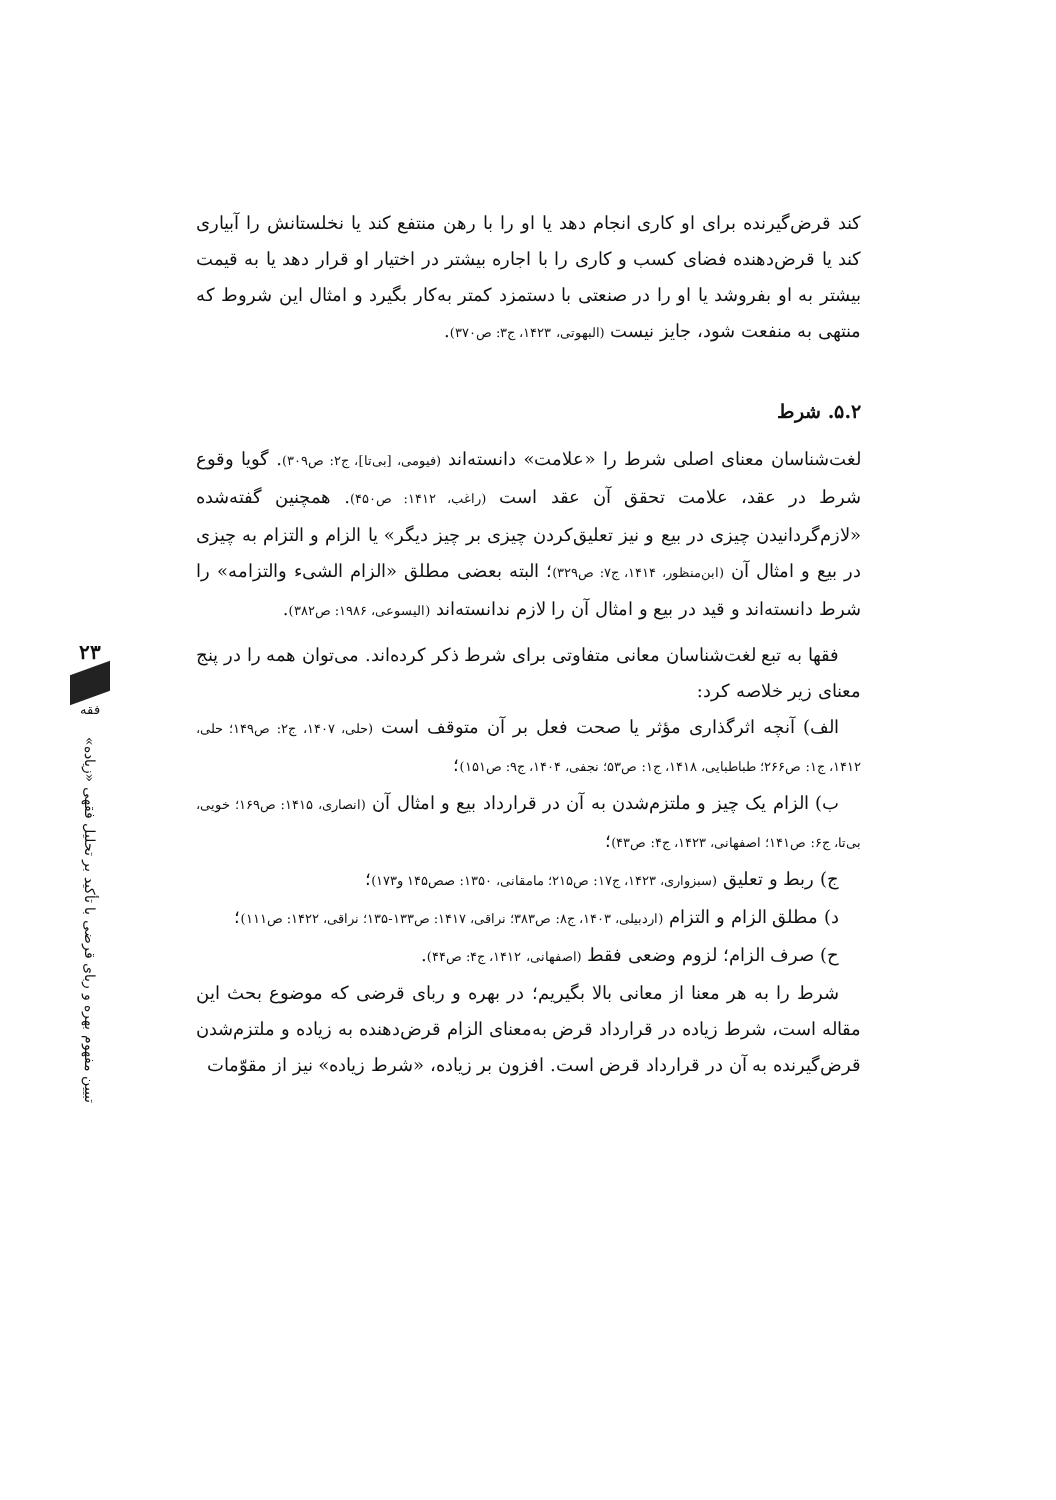۲۳
فقه
تبیین مفهوم بهره و ربای قرضی با تأکید بر تحلیل فقهی «زیاده»
کند قرض‌گیرنده برای او کاری انجام دهد یا او را با رهن منتفع کند یا نخلستانش را آبیاری کند یا قرض‌دهنده فضای کسب و کاری را با اجاره بیشتر در اختیار او قرار دهد یا به قیمت بیشتر به او بفروشد یا او را در صنعتی با دستمزد کمتر به‌کار بگیرد و امثال این شروط که منتهی به منفعت شود، جایز نیست (البهوتی، ۱۴۲۳، ج۳: ص۳۷۰).
۵.۲. شرط
لغت‌شناسان معنای اصلی شرط را «علامت» دانسته‌اند (فیومی، [بی‌تا]، ج۲: ص۳۰۹). گویا وقوع شرط در عقد، علامت تحقق آن عقد است (راغب، ۱۴۱۲: ص۴۵۰). همچنین گفته‌شده «لازم‌گردانیدن چیزی در بیع و نیز تعلیق‌کردن چیزی بر چیز دیگر» یا الزام و التزام به چیزی در بیع و امثال آن (ابن‌منظور، ۱۴۱۴، ج۷: ص۳۲۹)؛ البته بعضی مطلق «الزام الشیء والتزامه» را شرط دانسته‌اند و قید در بیع و امثال آن را لازم ندانسته‌اند (الیسوعی، ۱۹۸۶: ص۳۸۲).
فقها به تبع لغت‌شناسان معانی متفاوتی برای شرط ذکر کرده‌اند. می‌توان همه را در پنج معنای زیر خلاصه کرد:
الف) آنچه اثرگذاری مؤثر یا صحت فعل بر آن متوقف است (حلی، ۱۴۰۷، ج۲: ص۱۴۹؛ حلی، ۱۴۱۲، ج۱: ص۲۶۶؛ طباطبایی، ۱۴۱۸، ج۱: ص۵۳؛ نجفی، ۱۴۰۴، ج۹: ص۱۵۱)؛
ب) الزام یک چیز و ملتزم‌شدن به آن در قرارداد بیع و امثال آن (انصاری، ۱۴۱۵: ص۱۶۹؛ خویی، بی‌تا، ج۶: ص۱۴۱؛ اصفهانی، ۱۴۲۳، ج۴: ص۴۳)؛
ج) ربط و تعلیق (سبزواری، ۱۴۲۳، ج۱۷: ص۲۱۵؛ مامقانی، ۱۳۵۰: صص۱۴۵ و۱۷۳)؛
د) مطلق الزام و التزام (اردبیلی، ۱۴۰۳، ج۸: ص۳۸۳؛ نراقی، ۱۴۱۷: ص۱۳۳-۱۳۵؛ نراقی، ۱۴۲۲: ص۱۱۱)؛
ح) صرف الزام؛ لزوم وضعی فقط (اصفهانی، ۱۴۱۲، ج۴: ص۴۴).
شرط را به هر معنا از معانی بالا بگیریم؛ در بهره و ربای قرضی که موضوع بحث این مقاله است، شرط زیاده در قرارداد قرض به‌معنای الزام قرض‌دهنده به زیاده و ملتزم‌شدن قرض‌گیرنده به آن در قرارداد قرض است. افزون بر زیاده، «شرط زیاده» نیز از مقوّمات